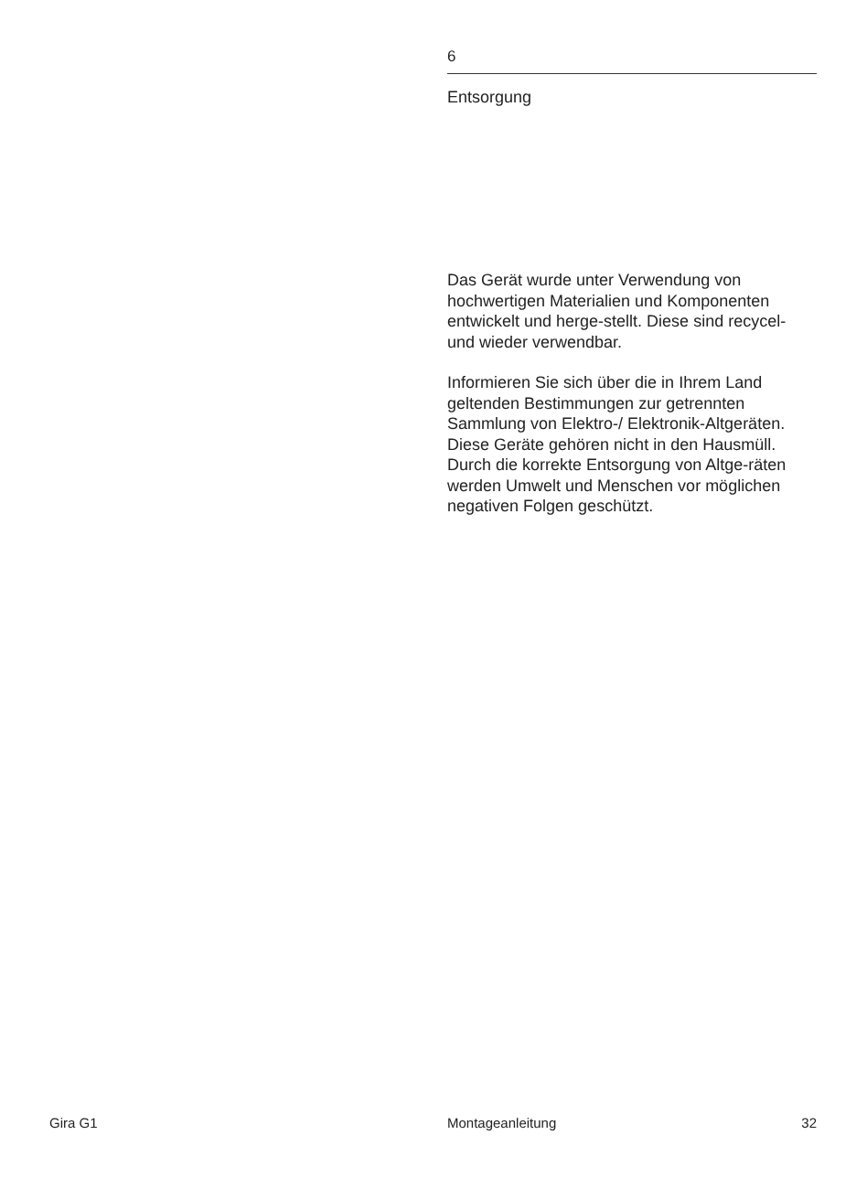6
Entsorgung
Das Gerät wurde unter Verwendung von hochwertigen Materialien und Komponenten entwickelt und herge-stellt. Diese sind recycel- und wieder verwendbar.
Informieren Sie sich über die in Ihrem Land geltenden Bestimmungen zur getrennten Sammlung von Elektro-/ Elektronik-Altgeräten. Diese Geräte gehören nicht in den Hausmüll. Durch die korrekte Entsorgung von Altge-räten werden Umwelt und Menschen vor möglichen negativen Folgen geschützt.
Gira G1 Montageanleitung 32